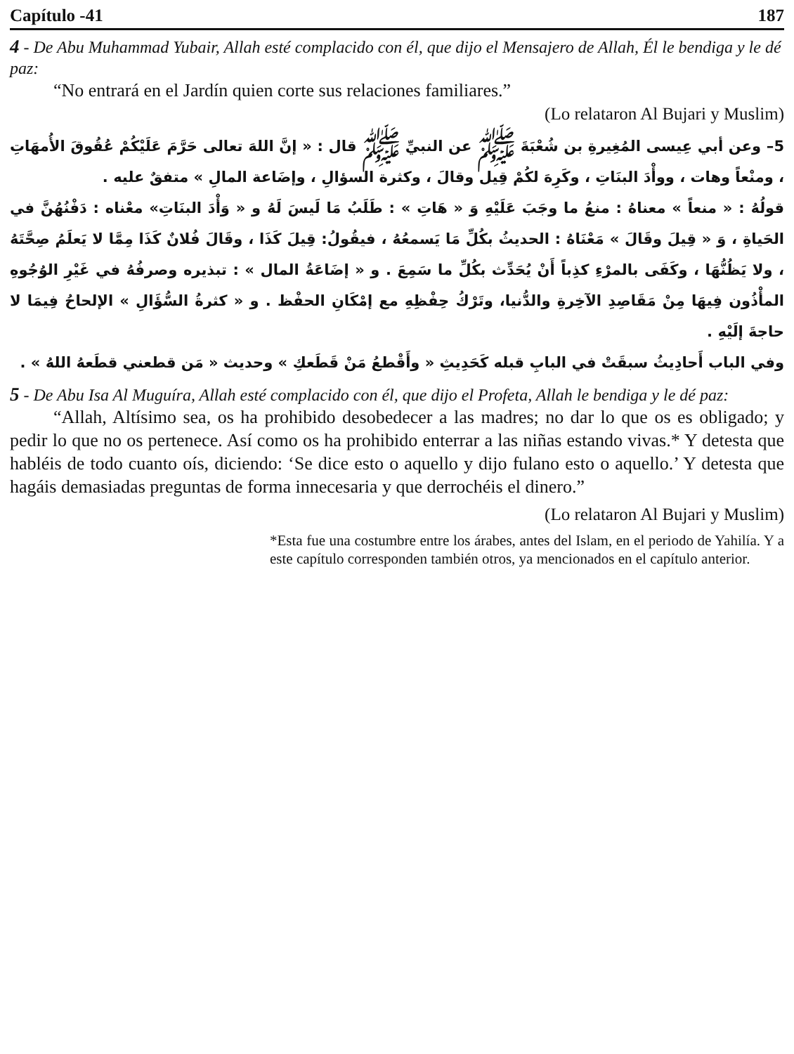Capítulo -41 187
4 - De Abu Muhammad Yubair, Allah esté complacido con él, que dijo el Mensajero de Allah, Él le bendiga y le dé paz:
“No entrará en el Jardín quien corte sus relaciones familiares.”
(Lo relataron Al Bujari y Muslim)
5– وعن أبي عِيسى المُغِيرةِ بن شُعْبَةَ ﷺ عن النبيِّ ﷺ قال : « إنَّ اللهَ تعالى حَرَّمَ عَلَيْكُمْ عُقُوقَ الأُمهَاتِ ، ومنْعاً وهات ، ووأْدَ البنَاتِ ، وكَرِهَ لكُمْ قِيل وقالَ ، وكثرة السؤالِ ، وإضَاعة المالِ » متفقٌ عليه .
قولُهُ : « منعاً » معناهُ : منعُ ما وجَبَ عَلَيْهِ وَ « هَاتِ » : طَلَبُ مَا لَيسَ لَهُ و « وَأْدَ البنَاتِ» معْناه : دَفْنُهُنَّ في الحَياةِ ، وَ « قِيلَ وقَالَ » مَعْنَاهُ : الحديثُ بكُلِّ مَا يَسمعُهُ ، فيقُولُ: قِيلَ كَذَا ، وقَالَ فُلانٌ كَذَا مِمَّا لا يَعلَمُ صِحَّتَهُ ، ولا يَظُنُّهَا ، وكَفَى بالمرْءِ كذِباً أَنْ يُحَدِّث بكُلِّ ما سَمِعَ . و « إضَاعَةُ المال » : تبذيره وصرفُهُ في غَيْرِ الوُجُوهِ المأْذُون فِيهَا مِنْ مَقَاصِدِ الآخِرةِ والدُّنيا، وتَرْكُ حِفْظِهِ مع إمْكَانِ الحفْظ . و « كثرةُ السُّؤَالِ » الإلحاحُ فِيمَا لا حاجةَ إلَيْهِ .
وفي الباب أَحادِيثُ سبقَتْ في البابِ قبله كَحَدِيثِ « وأَقْطعُ مَنْ قَطَعكِ » وحديث « مَن قطعني قطَعهُ اللهُ » .
5 - De Abu Isa Al Muguíra, Allah esté complacido con él, que dijo el Profeta, Allah le bendiga y le dé paz:
“Allah, Altísimo sea, os ha prohibido desobedecer a las madres; no dar lo que os es obligado; y pedir lo que no os pertenece. Así como os ha prohibido enterrar a las niñas estando vivas.* Y detesta que habléis de todo cuanto oís, diciendo: ‘Se dice esto o aquello y dijo fulano esto o aquello.’ Y detesta que hagáis demasiadas preguntas de forma innecesaria y que derrochéis el dinero.”
(Lo relataron Al Bujari y Muslim)
*Esta fue una costumbre entre los árabes, antes del Islam, en el periodo de Yahilía. Y a este capítulo corresponden también otros, ya mencionados en el capítulo anterior.